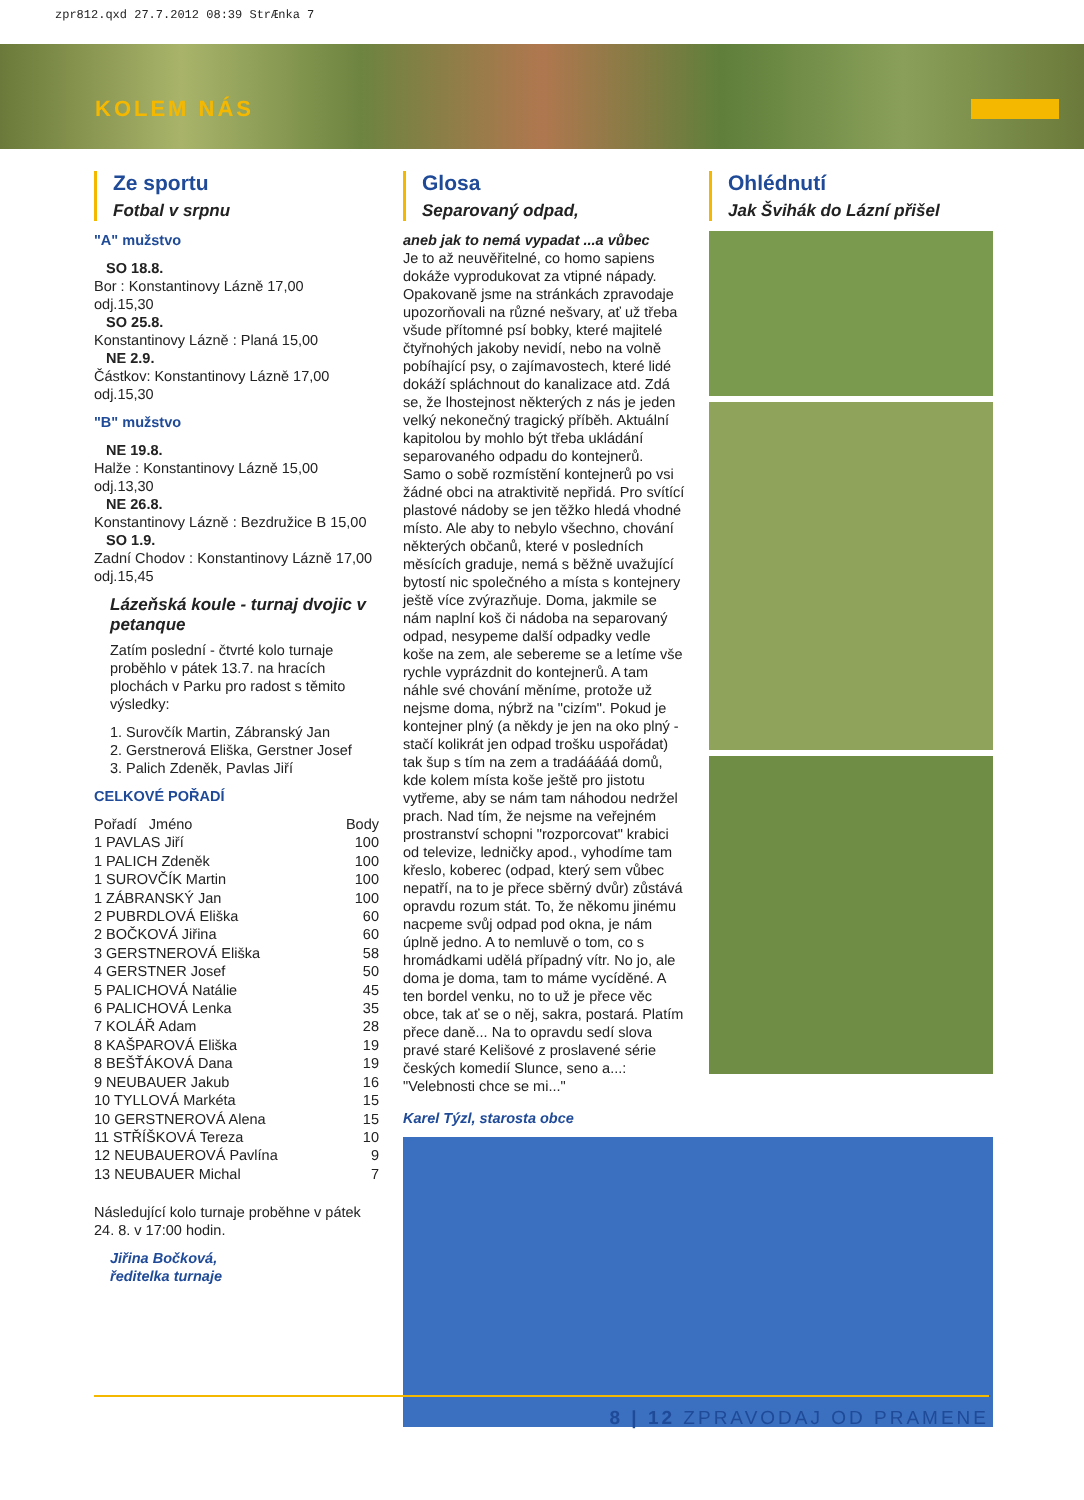zpr812.qxd 27.7.2012 08:39 StrÆnka 7
KOLEM NÁS
Ze sportu
Fotbal v srpnu
"A" mužstvo
SO 18.8.
Bor : Konstantinovy Lázně 17,00
odj.15,30
SO 25.8.
Konstantinovy Lázně : Planá 15,00
NE 2.9.
Částkov: Konstantinovy Lázně 17,00
odj.15,30
"B" mužstvo
NE 19.8.
Halže : Konstantinovy Lázně 15,00
odj.13,30
NE 26.8.
Konstantinovy Lázně : Bezdružice B 15,00
SO 1.9.
Zadní Chodov : Konstantinovy Lázně 17,00
odj.15,45
Lázeňská koule - turnaj dvojic v petanque
Zatím poslední - čtvrté kolo turnaje proběhlo v pátek 13.7. na hracích plochách v Parku pro radost s těmito výsledky:
1. Surovčík Martin, Zábranský Jan
2. Gerstnerová Eliška, Gerstner Josef
3. Palich Zdeněk, Pavlas Jiří
CELKOVÉ POŘADÍ
| Pořadí Jméno | Body |
| 1 PAVLAS Jiří | 100 |
| 1 PALICH Zdeněk | 100 |
| 1 SUROVČÍK Martin | 100 |
| 1 ZÁBRANSKÝ Jan | 100 |
| 2 PUBRDLOVÁ Eliška | 60 |
| 2 BOČKOVÁ Jiřina | 60 |
| 3 GERSTNEROVÁ Eliška | 58 |
| 4 GERSTNER Josef | 50 |
| 5 PALICHOVÁ Natálie | 45 |
| 6 PALICHOVÁ Lenka | 35 |
| 7 KOLÁŘ Adam | 28 |
| 8 KAŠPAROVÁ Eliška | 19 |
| 8 BEŠŤÁKOVÁ Dana | 19 |
| 9 NEUBAUER Jakub | 16 |
| 10 TYLLOVÁ Markéta | 15 |
| 10 GERSTNEROVÁ Alena | 15 |
| 11 STŘÍŠKOVÁ Tereza | 10 |
| 12 NEUBAUEROVÁ Pavlína | 9 |
| 13 NEUBAUER Michal | 7 |
Následující kolo turnaje proběhne v pátek 24. 8. v 17:00 hodin.
Jiřina Bočková,
ředitelka turnaje
Glosa
Separovaný odpad,
aneb jak to nemá vypadat ...a vůbec
Je to až neuvěřitelné, co homo sapiens dokáže vyprodukovat za vtipné nápady. Opakovaně jsme na stránkách zpravodaje upozorňovali na různé nešvary, ať už třeba všude přítomné psí bobky, které majitelé čtyřnohých jakoby nevidí, nebo na volně pobíhající psy, o zajímavostech, které lidé dokáží spláchnout do kanalizace atd. Zdá se, že lhostejnost některých z nás je jeden velký nekonečný tragický příběh. Aktuální kapitolou by mohlo být třeba ukládání separovaného odpadu do kontejnerů. Samo o sobě rozmístění kontejnerů po vsi žádné obci na atraktivitě nepřidá. Pro svítící plastové nádoby se jen těžko hledá vhodné místo. Ale aby to nebylo všechno, chování některých občanů, které v posledních měsících graduje, nemá s běžně uvažující bytostí nic společného a místa s kontejnery ještě více zvýrazňuje. Doma, jakmile se nám naplní koš či nádoba na separovaný odpad, nesypeme další odpadky vedle koše na zem, ale sebereme se a letíme vše rychle vyprázdnit do kontejnerů. A tam náhle své chování měníme, protože už nejsme doma, nýbrž na "cizím". Pokud je kontejner plný (a někdy je jen na oko plný - stačí kolikrát jen odpad trošku uspořádat) tak šup s tím na zem a tradááááá domů, kde kolem místa koše ještě pro jistotu vytřeme, aby se nám tam náhodou nedržel prach. Nad tím, že nejsme na veřejném prostranství schopni "rozporcovat" krabici od televize, ledničky apod., vyhodíme tam křeslo, koberec (odpad, který sem vůbec nepatří, na to je přece sběrný dvůr) zůstává opravdu rozum stát. To, že někomu jinému nacpeme svůj odpad pod okna, je nám úplně jedno. A to nemluvě o tom, co s hromádkami udělá případný vítr. No jo, ale doma je doma, tam to máme vycíděné. A ten bordel venku, no to už je přece věc obce, tak ať se o něj, sakra, postará. Platím přece daně... Na to opravdu sedí slova pravé staré Kelišové z proslavené série českých komedií Slunce, seno a...: "Velebnosti chce se mi..."
Karel Týzl, starosta obce
Ohlédnutí
Jak Švihák do Lázní přišel
8 | 12 ZPRAVODAJ OD PRAMENE